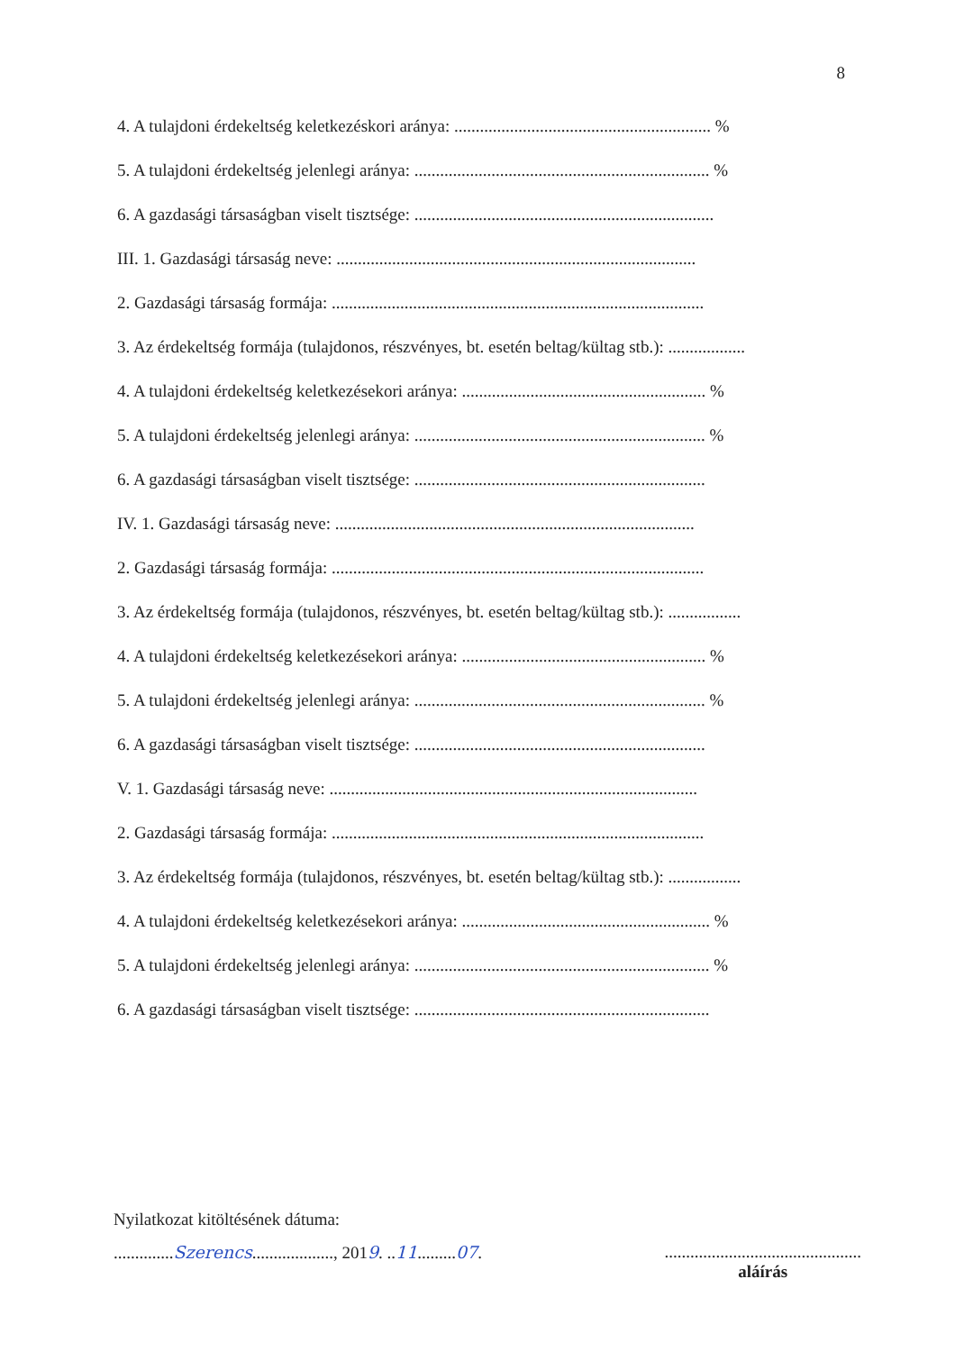8
4. A tulajdoni érdekeltség keletkezéskori aránya: ............................................................ %
5. A tulajdoni érdekeltség jelenlegi aránya: ..................................................................... %
6. A gazdasági társaságban viselt tisztsége: ......................................................................
III. 1. Gazdasági társaság neve: ....................................................................................
2. Gazdasági társaság formája: .......................................................................................
3. Az érdekeltség formája (tulajdonos, részvényes, bt. esetén beltag/kültag stb.): ..................
4. A tulajdoni érdekeltség keletkezésekori aránya: ......................................................... %
5. A tulajdoni érdekeltség jelenlegi aránya: .................................................................... %
6. A gazdasági társaságban viselt tisztsége: ....................................................................
IV. 1. Gazdasági társaság neve: ....................................................................................
2. Gazdasági társaság formája: .......................................................................................
3. Az érdekeltség formája (tulajdonos, részvényes, bt. esetén beltag/kültag stb.): .................
4. A tulajdoni érdekeltség keletkezésekori aránya: ......................................................... %
5. A tulajdoni érdekeltség jelenlegi aránya: .................................................................... %
6. A gazdasági társaságban viselt tisztsége: ....................................................................
V. 1. Gazdasági társaság neve: ......................................................................................
2. Gazdasági társaság formája: .......................................................................................
3. Az érdekeltség formája (tulajdonos, részvényes, bt. esetén beltag/kültag stb.): .................
4. A tulajdoni érdekeltség keletkezésekori aránya: .......................................................... %
5. A tulajdoni érdekeltség jelenlegi aránya: ..................................................................... %
6. A gazdasági társaságban viselt tisztsége: .....................................................................
Nyilatkozat kitöltésének dátuma:
..............Szerencs..................., 2019. ..11.........07. ..............................................
aláírás